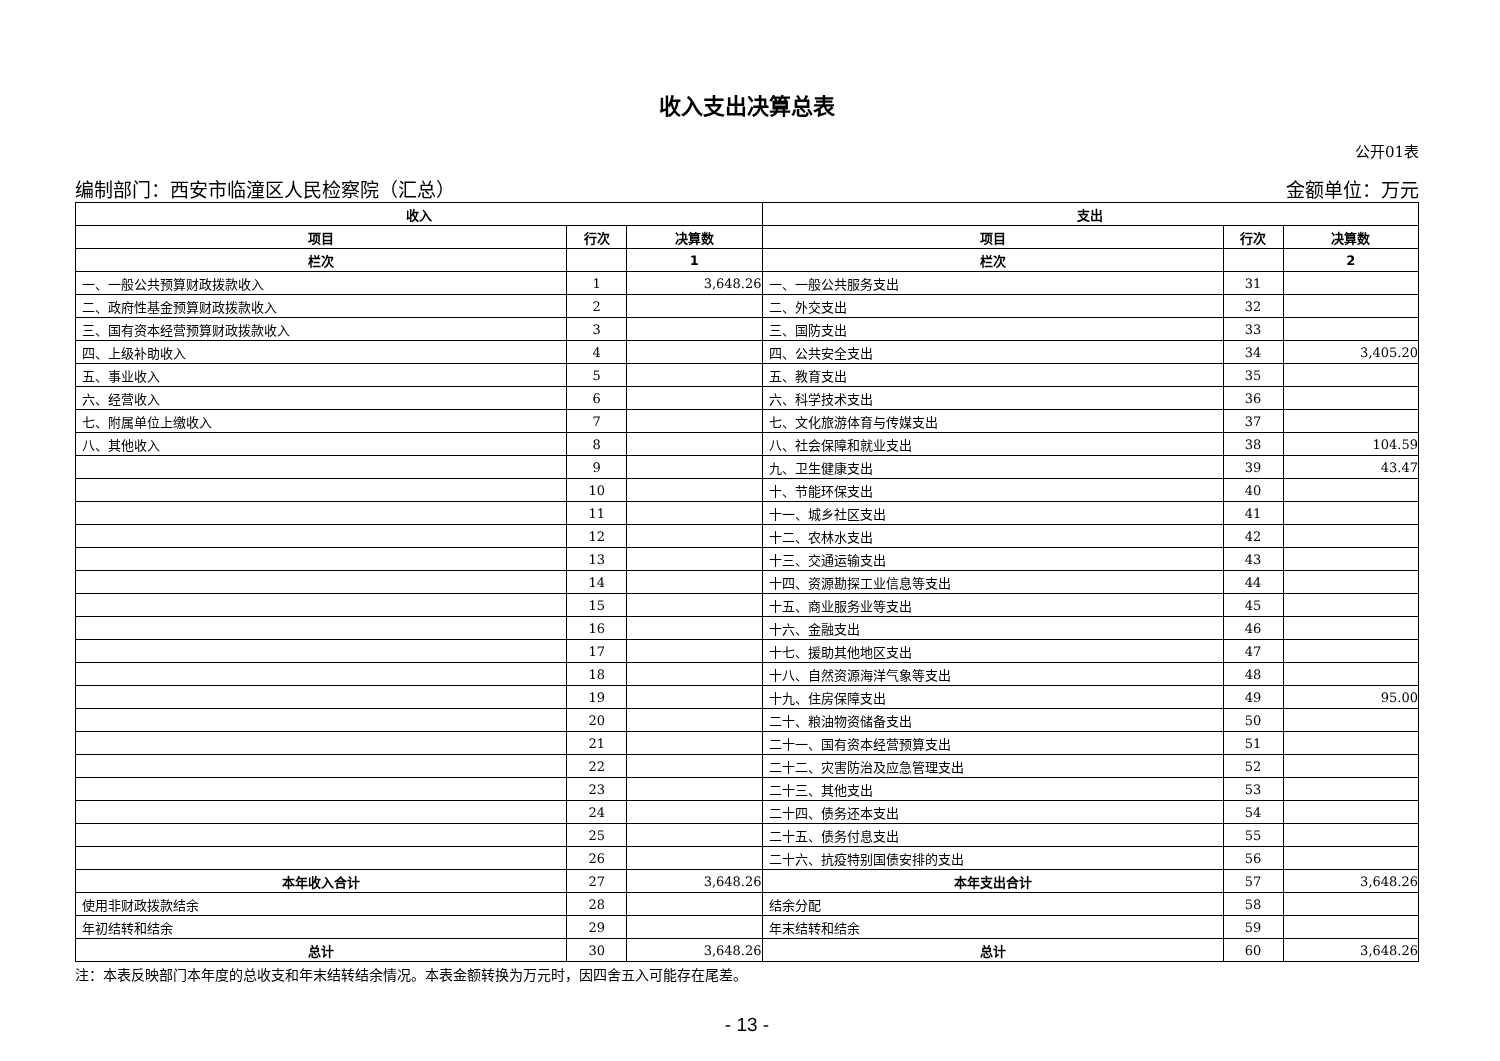收入支出决算总表
公开01表
编制部门：西安市临潼区人民检察院（汇总） 金额单位：万元
| 收入 | | | 支出 | | |
| --- | --- | --- | --- | --- | --- |
| 项目 | 行次 | 决算数 | 项目 | 行次 | 决算数 |
| 栏次 | | 1 | 栏次 | | 2 |
| 一、一般公共预算财政拨款收入 | 1 | 3,648.26 | 一、一般公共服务支出 | 31 | |
| 二、政府性基金预算财政拨款收入 | 2 | | 二、外交支出 | 32 | |
| 三、国有资本经营预算财政拨款收入 | 3 | | 三、国防支出 | 33 | |
| 四、上级补助收入 | 4 | | 四、公共安全支出 | 34 | 3,405.20 |
| 五、事业收入 | 5 | | 五、教育支出 | 35 | |
| 六、经营收入 | 6 | | 六、科学技术支出 | 36 | |
| 七、附属单位上缴收入 | 7 | | 七、文化旅游体育与传媒支出 | 37 | |
| 八、其他收入 | 8 | | 八、社会保障和就业支出 | 38 | 104.59 |
| | 9 | | 九、卫生健康支出 | 39 | 43.47 |
| | 10 | | 十、节能环保支出 | 40 | |
| | 11 | | 十一、城乡社区支出 | 41 | |
| | 12 | | 十二、农林水支出 | 42 | |
| | 13 | | 十三、交通运输支出 | 43 | |
| | 14 | | 十四、资源勘探工业信息等支出 | 44 | |
| | 15 | | 十五、商业服务业等支出 | 45 | |
| | 16 | | 十六、金融支出 | 46 | |
| | 17 | | 十七、援助其他地区支出 | 47 | |
| | 18 | | 十八、自然资源海洋气象等支出 | 48 | |
| | 19 | | 十九、住房保障支出 | 49 | 95.00 |
| | 20 | | 二十、粮油物资储备支出 | 50 | |
| | 21 | | 二十一、国有资本经营预算支出 | 51 | |
| | 22 | | 二十二、灾害防治及应急管理支出 | 52 | |
| | 23 | | 二十三、其他支出 | 53 | |
| | 24 | | 二十四、债务还本支出 | 54 | |
| | 25 | | 二十五、债务付息支出 | 55 | |
| | 26 | | 二十六、抗疫特别国债安排的支出 | 56 | |
| 本年收入合计 | 27 | 3,648.26 | 本年支出合计 | 57 | 3,648.26 |
| 使用非财政拨款结余 | 28 | | 结余分配 | 58 | |
| 年初结转和结余 | 29 | | 年末结转和结余 | 59 | |
| 总计 | 30 | 3,648.26 | 总计 | 60 | 3,648.26 |
注：本表反映部门本年度的总收支和年末结转结余情况。本表金额转换为万元时，因四舍五入可能存在尾差。
- 13 -